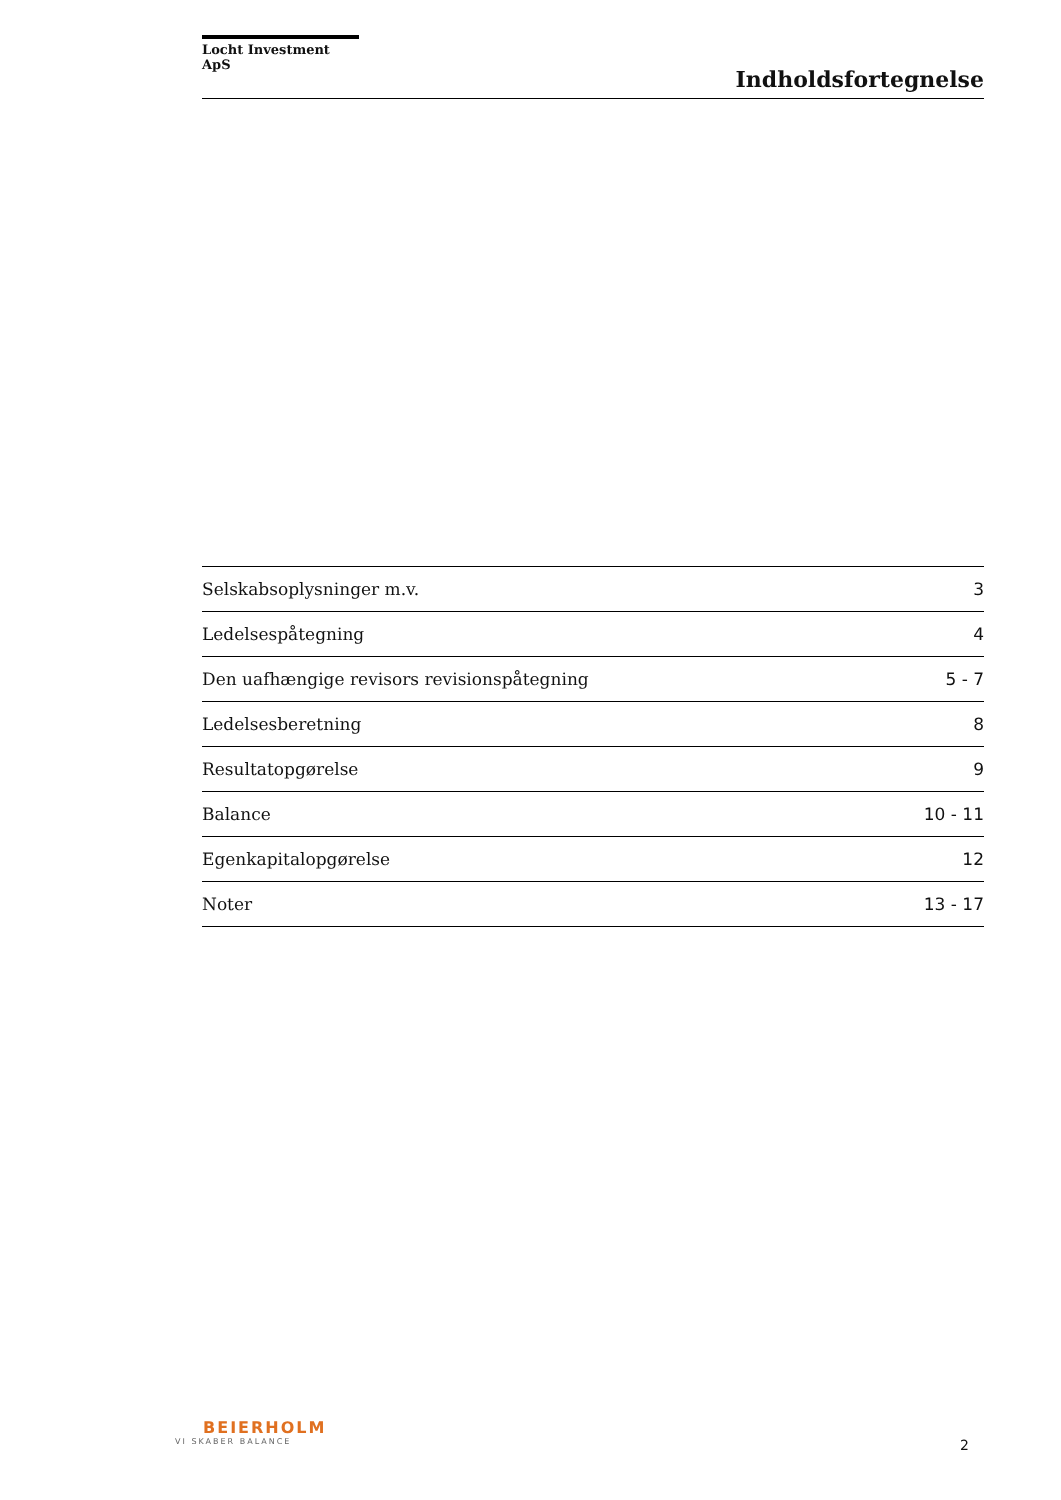Locht Investment ApS
Indholdsfortegnelse
| Selskabsoplysninger m.v. | 3 |
| Ledelsespåtegning | 4 |
| Den uafhængige revisors revisionspåtegning | 5 - 7 |
| Ledelsesberetning | 8 |
| Resultatopgørelse | 9 |
| Balance | 10 - 11 |
| Egenkapitalopgørelse | 12 |
| Noter | 13 - 17 |
BEIERHOLM
VI SKABER BALANCE
2